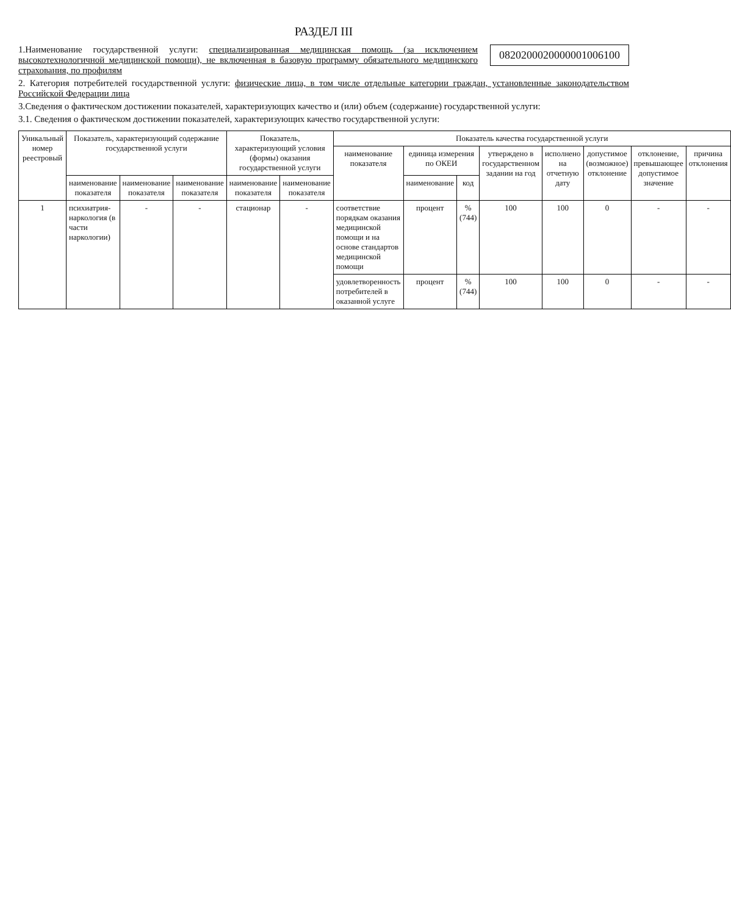РАЗДЕЛ III
082020002000000100610​0
1.Наименование государственной услуги: специализированная медицинская помощь (за исключением высокотехнологичной медицинской помощи), не включенная в базовую программу обязательного медицинского страхования, по профилям
2. Категория потребителей государственной услуги: физические лица, в том числе отдельные категории граждан, установленные законодательством Российской Федерации лица
3.Сведения о фактическом достижении показателей, характеризующих качество и (или) объем (содержание) государственной услуги:
3.1. Сведения о фактическом достижении показателей, характеризующих качество государственной услуги:
| Уникальный номер реестровый | Показатель, характеризующий содержание государственной услуги | | | Показатель, характеризующий условия (формы) оказания государственной услуги | | Показатель качества государственной услуги | | | | | | | |
| --- | --- | --- | --- | --- | --- | --- | --- | --- | --- | --- | --- | --- | --- |
| | | | | | | наименование показателя | единица измерения по ОКЕИ | | утверждено в государственном задании на год | исполнено на отчетную дату | допустимое (возможное) отклонение | отклонение, превышающее допустимое значение | причина отклонения |
| | наименование показателя | наименование показателя | наименование показателя | наименование показателя | наименование показателя | | наименование | код | | | | | |
| 1 | психиатрия-наркология (в части наркологии) | - | - | стационар | - | соответствие порядкам оказания медицинской помощи и на основе стандартов медицинской помощи | процент | % (744) | 100 | 100 | 0 | - | - |
| | | | | | | удовлетворенность потребителей в оказанной услуге | процент | % (744) | 100 | 100 | 0 | - | - |